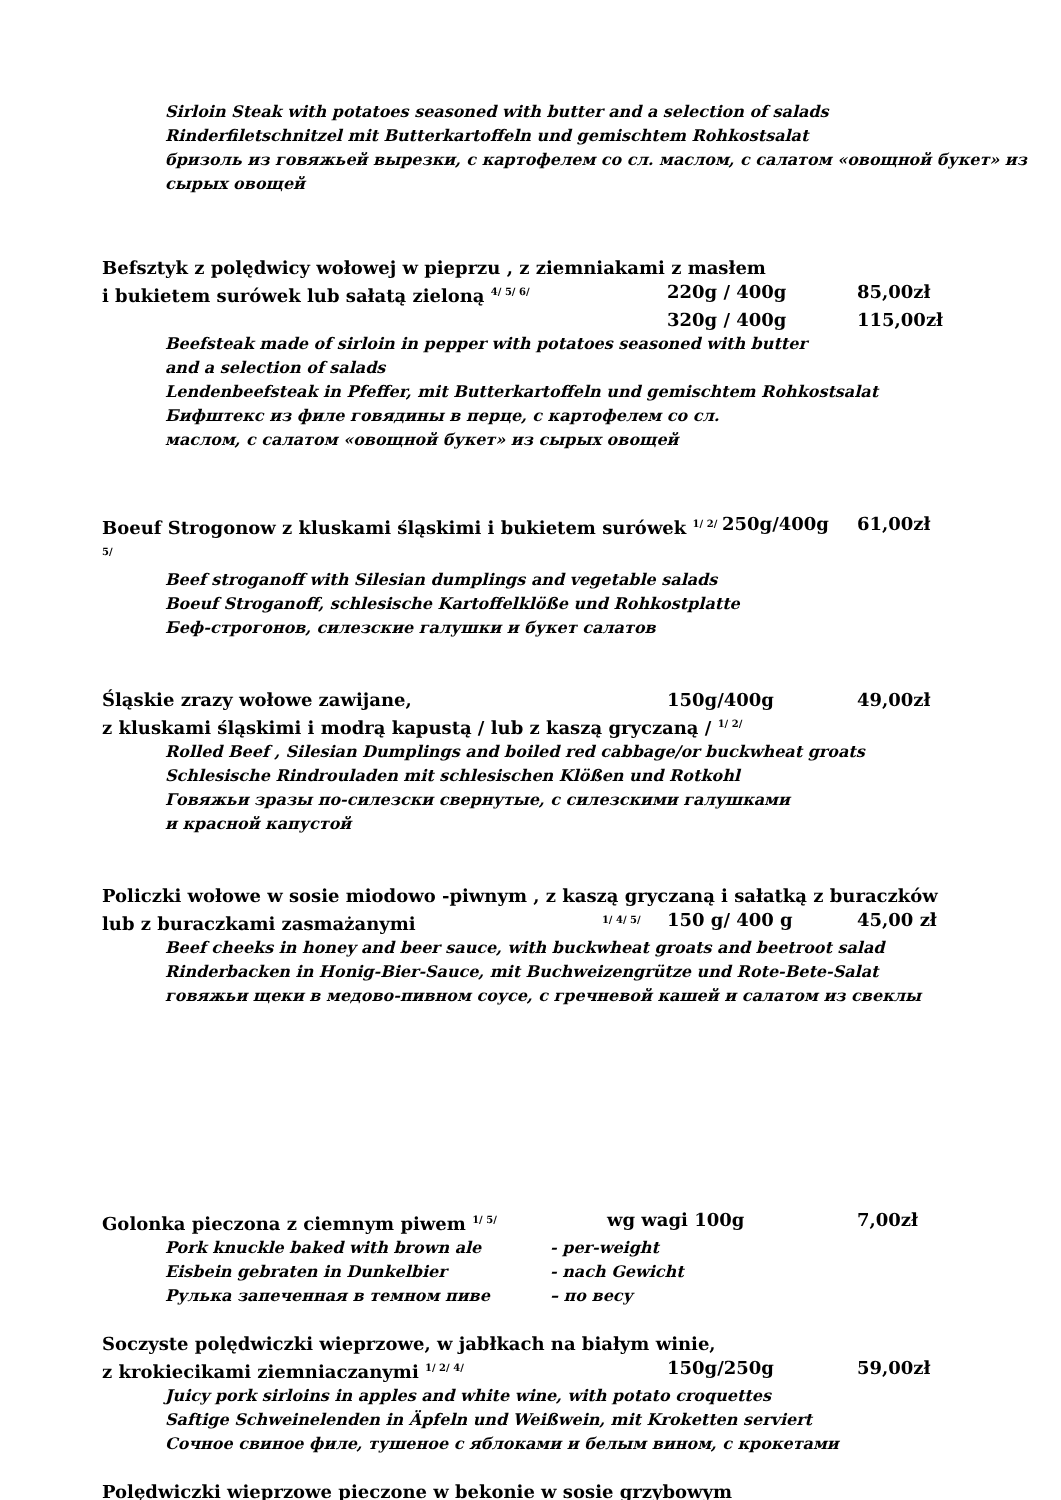Sirloin Steak with potatoes seasoned with butter and a selection of salads
Rinderfiletschnitzel mit Butterkartoffeln und gemischtem Rohkostsalat
бризоль из говяжьей вырезки, с картофелем со сл. маслом, с салатом «овощной букет» из сырых овощей
Befsztyk z polędwicy wołowej w pieprzu , z ziemniakami z masłem
i bukietem surówek lub sałatą zieloną <sup>4/ 5/ 6/</sup> 220g / 400g 85,00zł
320g / 400g 115,00zł
Beefsteak made of sirloin in pepper with potatoes seasoned with butter
and a selection of salads
Lendenbeefsteak in Pfeffer, mit Butterkartoffeln und gemischtem Rohkostsalat
Бифштекс из филе говядины в перце, с картофелем со сл.
маслом, с салатом «овощной букет» из сырых овощей
Boeuf Strogonow z kluskami śląskimi i bukietem surówek <sup>1/ 2/ 5/</sup> 250g/400g 61,00zł
Beef stroganoff with Silesian dumplings and vegetable salads
Boeuf Stroganoff, schlesische Kartoffelklöße und Rohkostplatte
Беф-строгонов, силезские галушки и букет салатов
Śląskie zrazy wołowe zawijane, 150g/400g 49,00zł
z kluskami śląskimi i modrą kapustą / lub z kaszą gryczaną / <sup>1/ 2/</sup>
Rolled Beef , Silesian Dumplings and boiled red cabbage/or buckwheat groats
Schlesische Rindrouladen mit schlesischen Klößen und Rotkohl
Говяжьи зразы по-силезски свернутые, с силезскими галушками
и красной капустой
Policzki wołowe w sosie miodowo -piwnym , z kaszą gryczaną i sałatką z buraczków
lub z buraczkami zasmażanymi <sup>1/ 4/ 5/</sup> 150 g/ 400 g 45,00 zł
Beef cheeks in honey and beer sauce, with buckwheat groats and beetroot salad
Rinderbacken in Honig-Bier-Sauce, mit Buchweizengrütze und Rote-Bete-Salat
говяжьи щеки в медово-пивном соусе, с гречневой кашей и салатом из свеклы
Golonka pieczona z ciemnym piwem <sup>1/ 5/</sup> wg wagi 100g 7,00zł
Pork knuckle baked with brown ale - per-weight Eisbein gebraten in Dunkelbier - nach Gewicht Рулька запеченная в темном пиве – по весу
Soczyste polędwiczki wieprzowe, w jabłkach na białym winie,
z krokiecikami ziemniaczanymi <sup>1/ 2/ 4/</sup> 150g/250g 59,00zł
Juicy pork sirloins in apples and white wine, with potato croquettes
Saftige Schweinelenden in Äpfeln und Weißwein, mit Kroketten serviert
Сочное свиное филе, тушеное с яблоками и белым вином, с крокетами
Polędwiczki wieprzowe pieczone w bekonie w sosie grzybowym